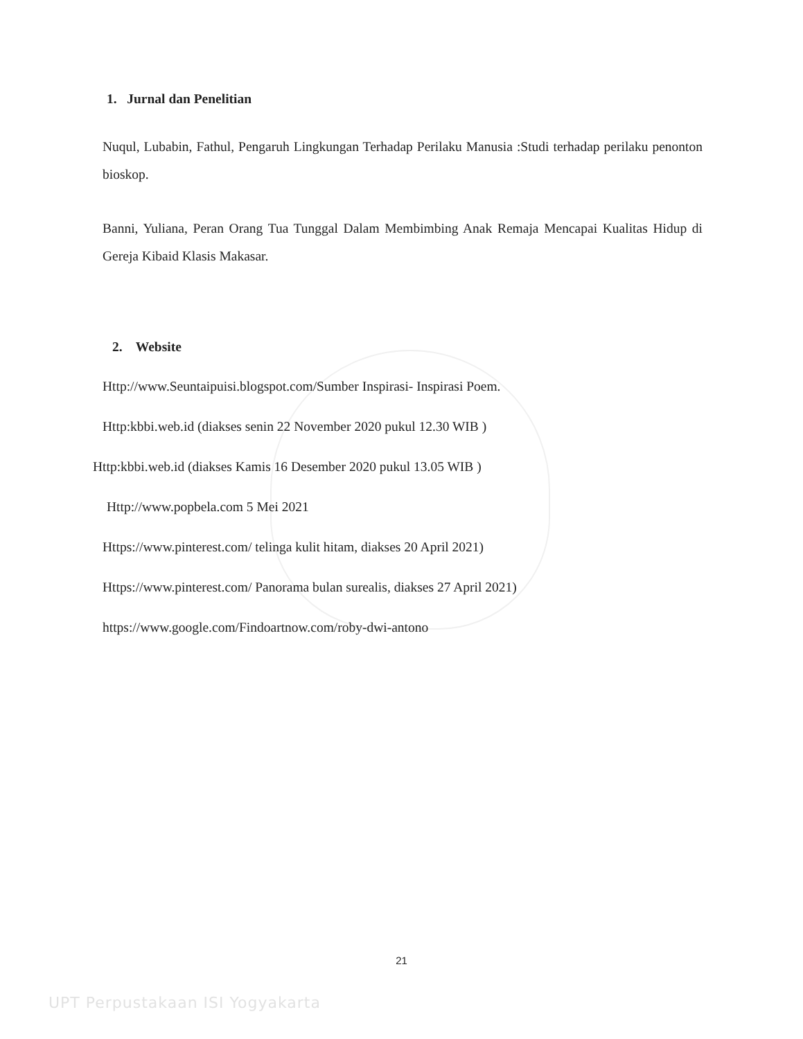1. Jurnal dan Penelitian
Nuqul, Lubabin, Fathul, Pengaruh Lingkungan Terhadap Perilaku Manusia :Studi terhadap perilaku penonton bioskop.
Banni, Yuliana, Peran Orang Tua Tunggal Dalam Membimbing Anak Remaja Mencapai Kualitas Hidup di Gereja Kibaid Klasis Makasar.
2. Website
Http://www.Seuntaipuisi.blogspot.com/Sumber Inspirasi- Inspirasi Poem.
Http:kbbi.web.id (diakses senin 22 November 2020 pukul 12.30 WIB )
Http:kbbi.web.id (diakses Kamis 16 Desember 2020 pukul 13.05 WIB )
Http://www.popbela.com 5 Mei 2021
Https://www.pinterest.com/ telinga kulit hitam, diakses 20 April 2021)
Https://www.pinterest.com/ Panorama bulan surealis, diakses 27 April 2021)
https://www.google.com/Findoartnow.com/roby-dwi-antono
21
UPT Perpustakaan ISI Yogyakarta